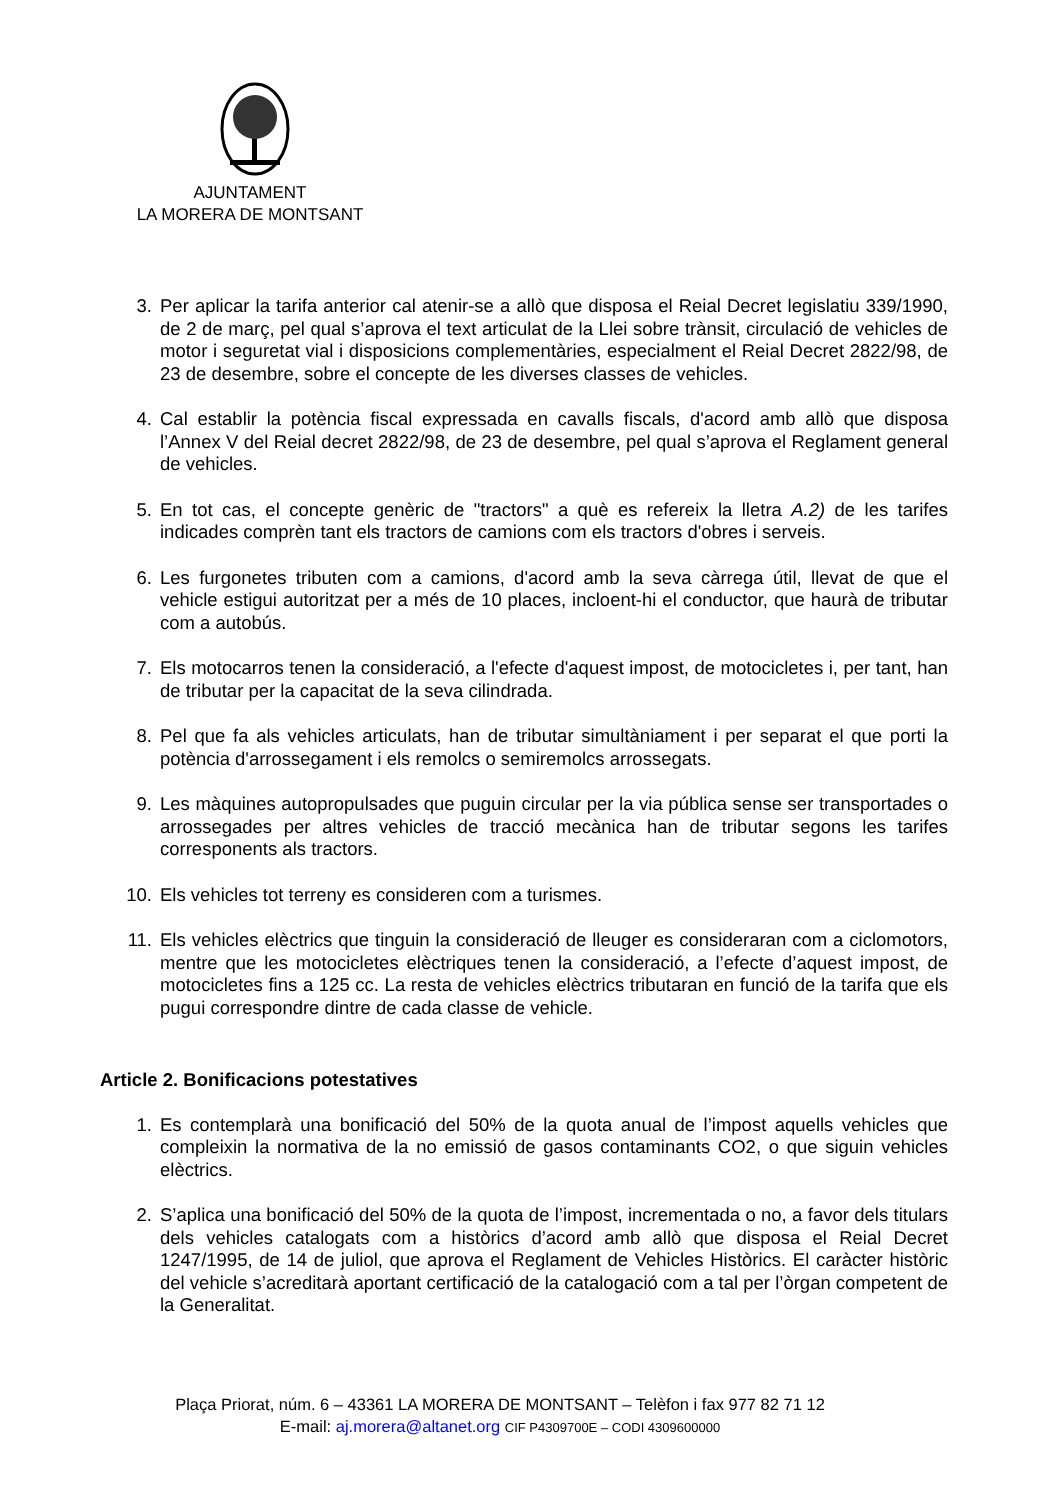AJUNTAMENT
LA MORERA DE MONTSANT
3. Per aplicar la tarifa anterior cal atenir-se a allò que disposa el Reial Decret legislatiu 339/1990, de 2 de març, pel qual s’aprova el text articulat de la Llei sobre trànsit, circulació de vehicles de motor i seguretat vial i disposicions complementàries, especialment el Reial Decret 2822/98, de 23 de desembre, sobre el concepte de les diverses classes de vehicles.
4. Cal establir la potència fiscal expressada en cavalls fiscals, d'acord amb allò que disposa l’Annex V del Reial decret 2822/98, de 23 de desembre, pel qual s’aprova el Reglament general de vehicles.
5. En tot cas, el concepte genèric de "tractors" a què es refereix la lletra A.2) de les tarifes indicades comprèn tant els tractors de camions com els tractors d'obres i serveis.
6. Les furgonetes tributen com a camions, d'acord amb la seva càrrega útil, llevat de que el vehicle estigui autoritzat per a més de 10 places, incloent-hi el conductor, que haurà de tributar com a autobús.
7. Els motocarros tenen la consideració, a l'efecte d'aquest impost, de motocicletes i, per tant, han de tributar per la capacitat de la seva cilindrada.
8. Pel que fa als vehicles articulats, han de tributar simultàniament i per separat el que porti la potència d'arrossegament i els remolcs o semiremolcs arrossegats.
9. Les màquines autopropulsades que puguin circular per la via pública sense ser transportades o arrossegades per altres vehicles de tracció mecànica han de tributar segons les tarifes corresponents als tractors.
10. Els vehicles tot terreny es consideren com a turismes.
11. Els vehicles elèctrics que tinguin la consideració de lleuger es consideraran com a ciclomotors, mentre que les motocicletes elèctriques tenen la consideració, a l’efecte d’aquest impost, de motocicletes fins a 125 cc. La resta de vehicles elèctrics tributaran en funció de la tarifa que els pugui correspondre dintre de cada classe de vehicle.
Article 2. Bonificacions potestatives
1. Es contemplarà una bonificació del 50% de la quota anual de l’impost aquells vehicles que compleixin la normativa de la no emissió de gasos contaminants CO2, o que siguin vehicles elèctrics.
2. S’aplica una bonificació del 50% de la quota de l’impost, incrementada o no, a favor dels titulars dels vehicles catalogats com a històrics d’acord amb allò que disposa el Reial Decret 1247/1995, de 14 de juliol, que aprova el Reglament de Vehicles Històrics. El caràcter històric del vehicle s’acreditarà aportant certificació de la catalogació com a tal per l’òrgan competent de la Generalitat.
Plaça Priorat, núm. 6 – 43361 LA MORERA DE MONTSANT – Telèfon i fax 977 82 71 12
E-mail: aj.morera@altanet.org CIF P4309700E – CODI 4309600000